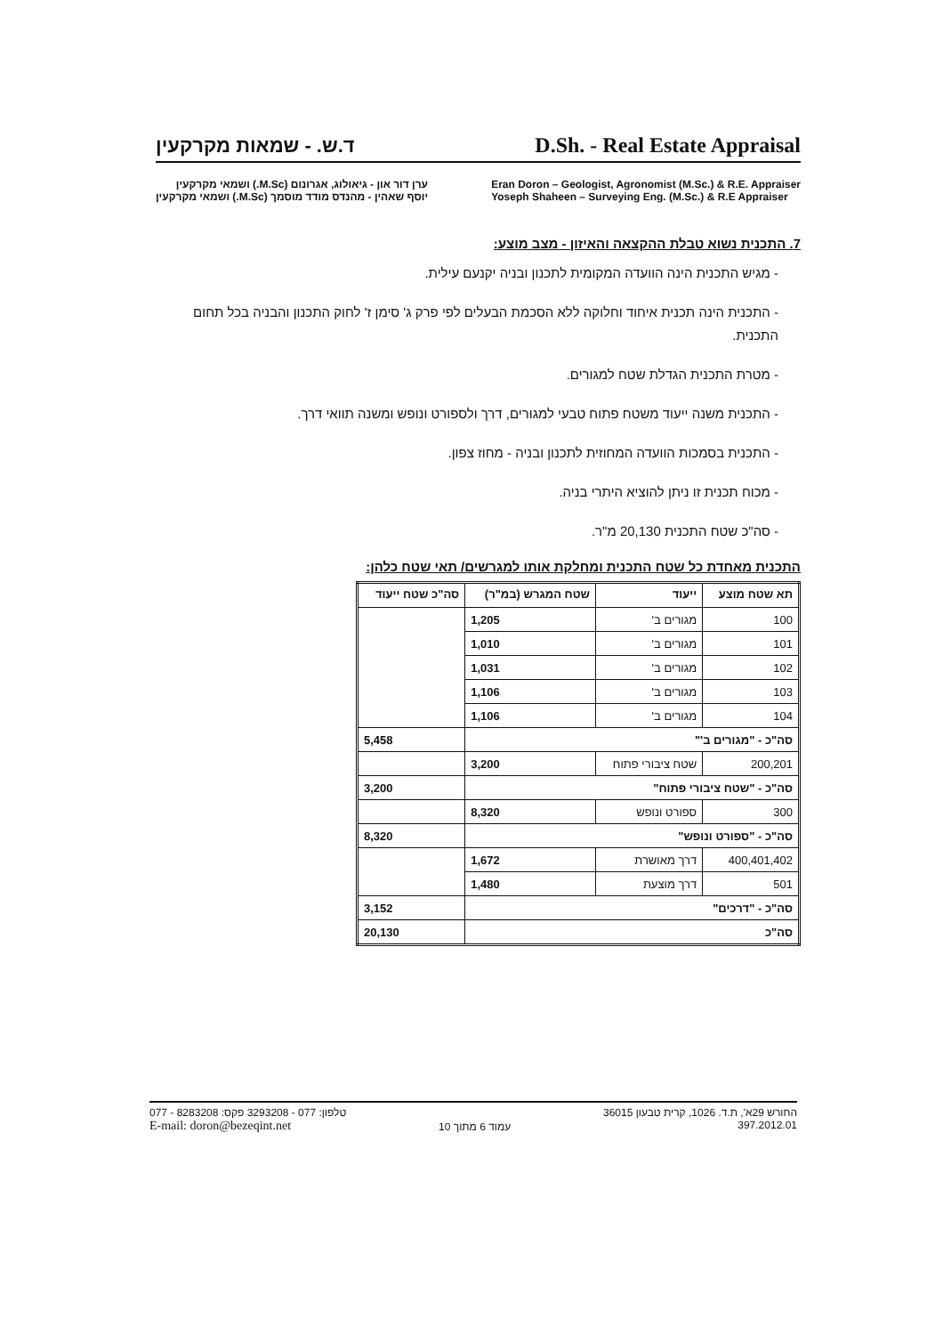ד.ש. - שמאות מקרקעין D.Sh. - Real Estate Appraisal
ערן דור און - גיאולוג, אגרונום (M.Sc.) ושמאי מקרקעין
יוסף שאהין - מהנדס מודד מוסמך (M.Sc.) ושמאי מקרקעין
Eran Doron – Geologist, Agronomist (M.Sc.) & R.E. Appraiser
Yoseph Shaheen – Surveying Eng. (M.Sc.) & R.E Appraiser
7. התכנית נשוא טבלת ההקצאה והאיזון - מצב מוצע:
- מגיש התכנית הינה הוועדה המקומית לתכנון ובניה יקנעם עילית.
- התכנית הינה תכנית איחוד וחלוקה ללא הסכמת הבעלים לפי פרק ג' סימן ז' לחוק התכנון והבניה בכל תחום התכנית.
- מטרת התכנית הגדלת שטח למגורים.
- התכנית משנה ייעוד משטח פתוח טבעי למגורים, דרך ולספורט ונופש ומשנה תוואי דרך.
- התכנית בסמכות הוועדה המחוזית לתכנון ובניה - מחוז צפון.
- מכוח תכנית זו ניתן להוציא היתרי בניה.
- סה"כ שטח התכנית 20,130 מ"ר.
התכנית מאחדת כל שטח התכנית ומחלקת אותו למגרשים/ תאי שטח כלהן:
| תא שטח מוצע | ייעוד | שטח המגרש (במ"ר) | סה"כ שטח ייעוד |
| --- | --- | --- | --- |
| 100 | מגורים ב' | 1,205 | |
| 101 | מגורים ב' | 1,010 | |
| 102 | מגורים ב' | 1,031 | |
| 103 | מגורים ב' | 1,106 | |
| 104 | מגורים ב' | 1,106 | |
| סה"כ - "מגורים ב'" | | | 5,458 |
| 200,201 | שטח ציבורי פתוח | 3,200 | |
| סה"כ - "שטח ציבורי פתוח" | | | 3,200 |
| 300 | ספורט ונופש | 8,320 | |
| סה"כ - "ספורט ונופש" | | | 8,320 |
| 400,401,402 | דרך מאושרת | 1,672 | |
| 501 | דרך מוצעת | 1,480 | |
| סה"כ - "דרכים" | | | 3,152 |
| סה"כ | | | 20,130 |
077 - 8283208 :טלפון: 077 - 3293208 פקס
E-mail: doron@bezeqint.net
עמוד 6 מתוך 10
החורש 29א', ת.ד. 1026, קרית טבעון 36015
397.2012.01